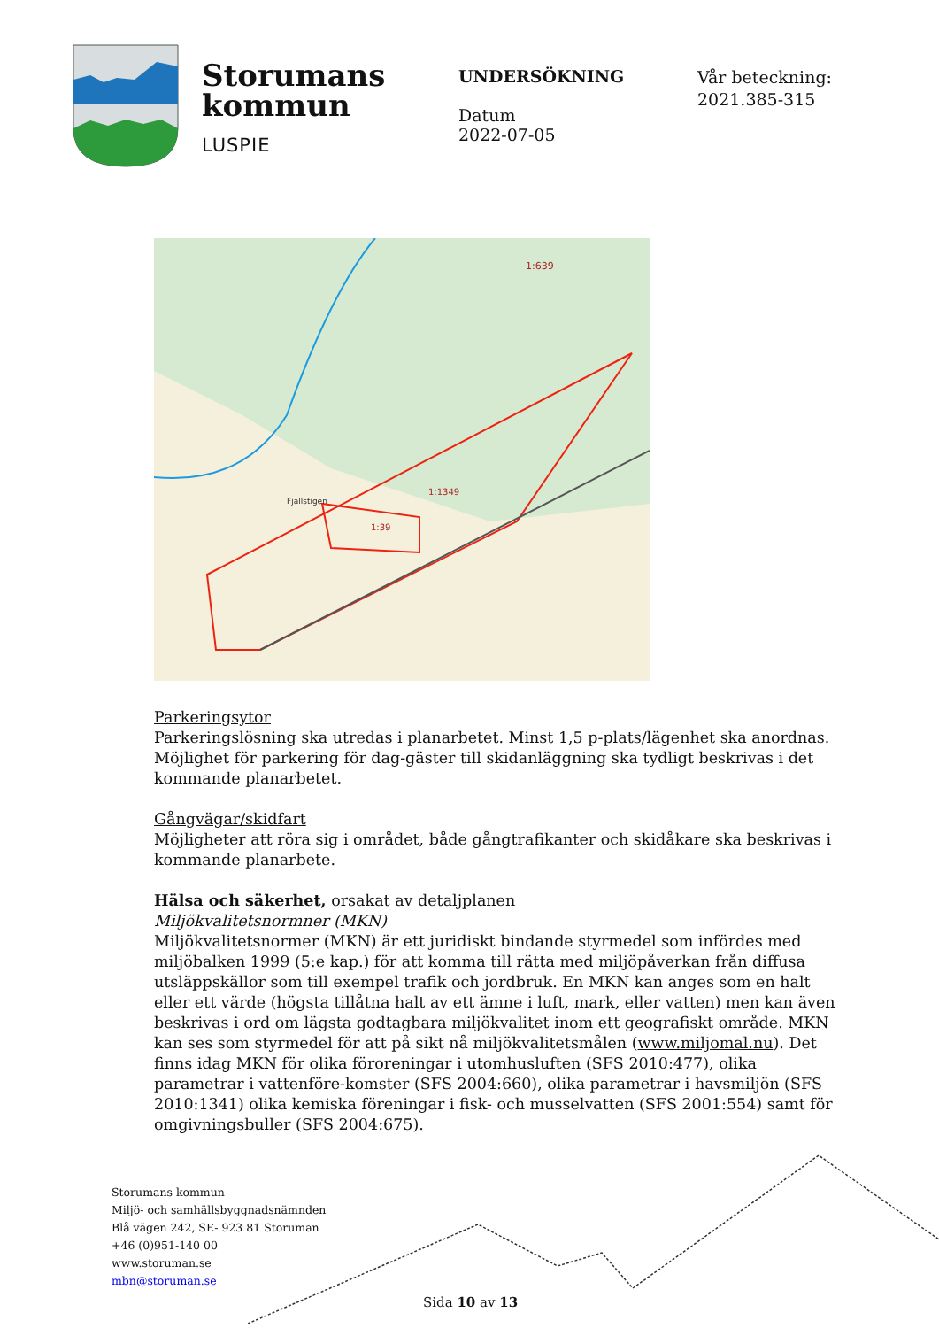Storumans
kommun
LUSPIE
UNDERSÖKNING
Datum
2022-07-05
Vår beteckning:
2021.385-315
1:1349
1:39
Fjällstigen
1:639
Parkeringsytor
Parkeringslösning ska utredas i planarbetet. Minst 1,5 p-plats/lägenhet ska anordnas. Möjlighet för parkering för dag-gäster till skidanläggning ska tydligt beskrivas i det kommande planarbetet.
Gångvägar/skidfart
Möjligheter att röra sig i området, både gångtrafikanter och skidåkare ska beskrivas i kommande planarbete.
Hälsa och säkerhet, orsakat av detaljplanen
Miljökvalitetsnormner (MKN)
Miljökvalitetsnormer (MKN) är ett juridiskt bindande styrmedel som infördes med miljöbalken 1999 (5:e kap.) för att komma till rätta med miljöpåverkan från diffusa utsläppskällor som till exempel trafik och jordbruk. En MKN kan anges som en halt eller ett värde (högsta tillåtna halt av ett ämne i luft, mark, eller vatten) men kan även beskrivas i ord om lägsta godtagbara miljökvalitet inom ett geografiskt område. MKN kan ses som styrmedel för att på sikt nå miljökvalitetsmålen (www.miljomal.nu). Det finns idag MKN för olika föroreningar i utomhusluften (SFS 2010:477), olika parametrar i vattenföre-komster (SFS 2004:660), olika parametrar i havsmiljön (SFS 2010:1341) olika kemiska föreningar i fisk- och musselvatten (SFS 2001:554) samt för omgivningsbuller (SFS 2004:675).
Storumans kommun
Miljö- och samhällsbyggnadsnämnden
Blå vägen 242, SE- 923 81 Storuman
+46 (0)951-140 00
www.storuman.se
mbn@storuman.se
Sida 10 av 13